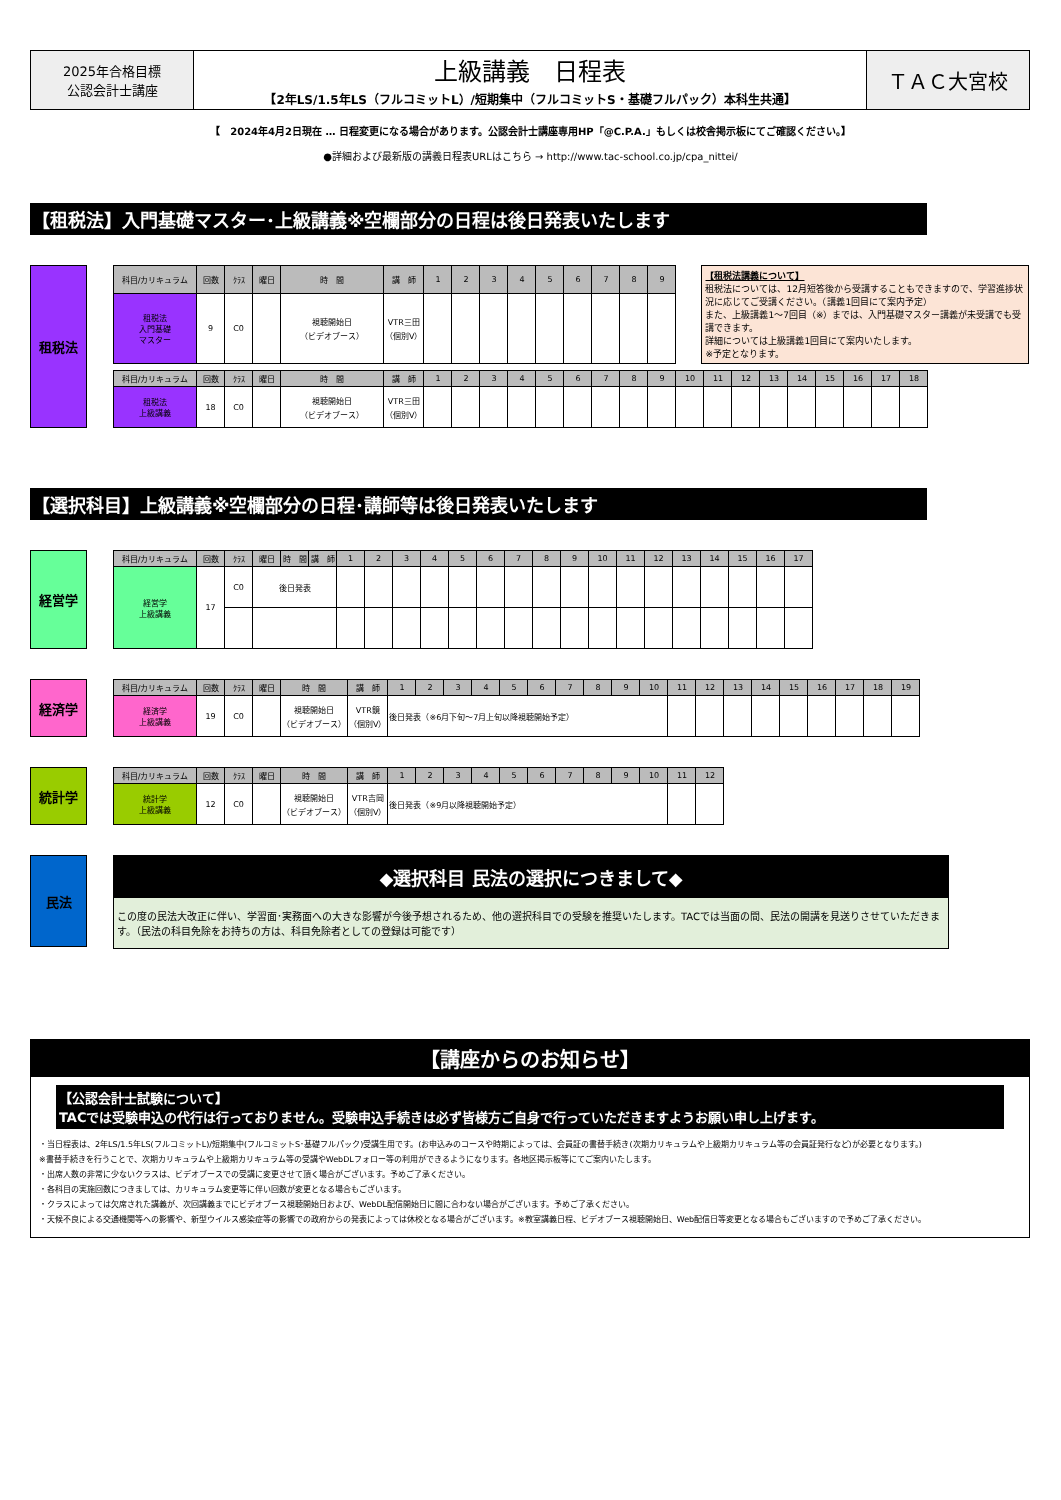| 2025年合格目標 公認会計士講座 | 上級講義 日程表 【2年LS/1.5年LS（フルコミットL）/短期集中（フルコミットS・基礎フルパック）本科生共通】 | ＴＡＣ大宮校 |
【　2024年4月2日現在 … 日程変更になる場合があります。公認会計士講座専用HP「@C.P.A.」もしくは校舎掲示板にてご確認ください。】
●詳細および最新版の講義日程表URLはこちら → http://www.tac-school.co.jp/cpa_nittei/
【租税法】入門基礎マスター･上級講義※空欄部分の日程は後日発表いたします
租税法
| 科目/カリキュラム | 回数 | ｸﾗｽ | 曜日 | 時 間 | 講 師 | 1 | 2 | 3 | 4 | 5 | 6 | 7 | 8 | 9 |
| --- | --- | --- | --- | --- | --- | --- | --- | --- | --- | --- | --- | --- | --- | --- |
| 租税法 入門基礎 マスター | 9 | C0 | | 視聴開始日 （ビデオブース） | VTR三田 （個別V） | | | | | | | | | |
【租税法講義について】
租税法については、12月短答後から受講することもできますので、学習進捗状況に応じてご受講ください。（講義1回目にて案内予定）
また、上級講義1～7回目（※）までは、入門基礎マスター講義が未受講でも受講できます。
詳細については上級講義1回目にて案内いたします。
※予定となります。
| 科目/カリキュラム | 回数 | ｸﾗｽ | 曜日 | 時 間 | 講 師 | 1 | 2 | 3 | 4 | 5 | 6 | 7 | 8 | 9 | 10 | 11 | 12 | 13 | 14 | 15 | 16 | 17 | 18 |
| --- | --- | --- | --- | --- | --- | --- | --- | --- | --- | --- | --- | --- | --- | --- | --- | --- | --- | --- | --- | --- | --- | --- | --- |
| 租税法 上級講義 | 18 | C0 | | 視聴開始日 （ビデオブース） | VTR三田 （個別V） | | | | | | | | | | | | | | | | | | |
【選択科目】上級講義※空欄部分の日程･講師等は後日発表いたします
経営学
| 科目/カリキュラム | 回数 | ｸﾗｽ | 曜日 | 時 間 | 講 師 | 1 | 2 | 3 | 4 | 5 | 6 | 7 | 8 | 9 | 10 | 11 | 12 | 13 | 14 | 15 | 16 | 17 |
| --- | --- | --- | --- | --- | --- | --- | --- | --- | --- | --- | --- | --- | --- | --- | --- | --- | --- | --- | --- | --- | --- | --- |
| 経営学 上級講義 | 17 | C0 | 後日発表 | | | | | | | | | | | | | | | | | | | |
経済学
| 科目/カリキュラム | 回数 | ｸﾗｽ | 曜日 | 時 間 | 講 師 | 1 | 2 | 3 | 4 | 5 | 6 | 7 | 8 | 9 | 10 | 11 | 12 | 13 | 14 | 15 | 16 | 17 | 18 | 19 |
| --- | --- | --- | --- | --- | --- | --- | --- | --- | --- | --- | --- | --- | --- | --- | --- | --- | --- | --- | --- | --- | --- | --- | --- | --- |
| 経済学 上級講義 | 19 | C0 | | 視聴開始日 （ビデオブース） | VTR鏡 （個別V） | 後日発表（※6月下旬～7月上旬以降視聴開始予定） | | | | | | | | | | | | | | | | | | |
統計学
| 科目/カリキュラム | 回数 | ｸﾗｽ | 曜日 | 時 間 | 講 師 | 1 | 2 | 3 | 4 | 5 | 6 | 7 | 8 | 9 | 10 | 11 | 12 |
| --- | --- | --- | --- | --- | --- | --- | --- | --- | --- | --- | --- | --- | --- | --- | --- | --- | --- |
| 統計学 上級講義 | 12 | C0 | | 視聴開始日 （ビデオブース） | VTR吉岡 （個別V） | 後日発表（※9月以降視聴開始予定） | | | | | | | | | | | |
民法
◆選択科目 民法の選択につきまして◆
この度の民法大改正に伴い、学習面･実務面への大きな影響が今後予想されるため、他の選択科目での受験を推奨いたします。TACでは当面の間、民法の開講を見送りさせていただきます。（民法の科目免除をお持ちの方は、科目免除者としての登録は可能です）
【講座からのお知らせ】
【公認会計士試験について】
TACでは受験申込の代行は行っておりません。受験申込手続きは必ず皆様方ご自身で行っていただきますようお願い申し上げます。
・当日程表は、2年LS/1.5年LS(フルコミットL)/短期集中(フルコミットS･基礎フルパック)受講生用です。(お申込みのコースや時期によっては、会員証の書替手続き(次期カリキュラムや上級期カリキュラム等の会員証発行など)が必要となります。)
※書替手続きを行うことで、次期カリキュラムや上級期カリキュラム等の受講やWebDLフォロー等の利用ができるようになります。各地区掲示板等にてご案内いたします。
・出席人数の非常に少ないクラスは、ビデオブースでの受講に変更させて頂く場合がございます。予めご了承ください。
・各科目の実施回数につきましては、カリキュラム変更等に伴い回数が変更となる場合もございます。
・クラスによっては欠席された講義が、次回講義までにビデオブース視聴開始日および、WebDL配信開始日に間に合わない場合がございます。予めご了承ください。
・天候不良による交通機関等への影響や、新型ウイルス感染症等の影響での政府からの発表によっては休校となる場合がございます。※教室講義日程、ビデオブース視聴開始日、Web配信日等変更となる場合もございますので予めご了承ください。